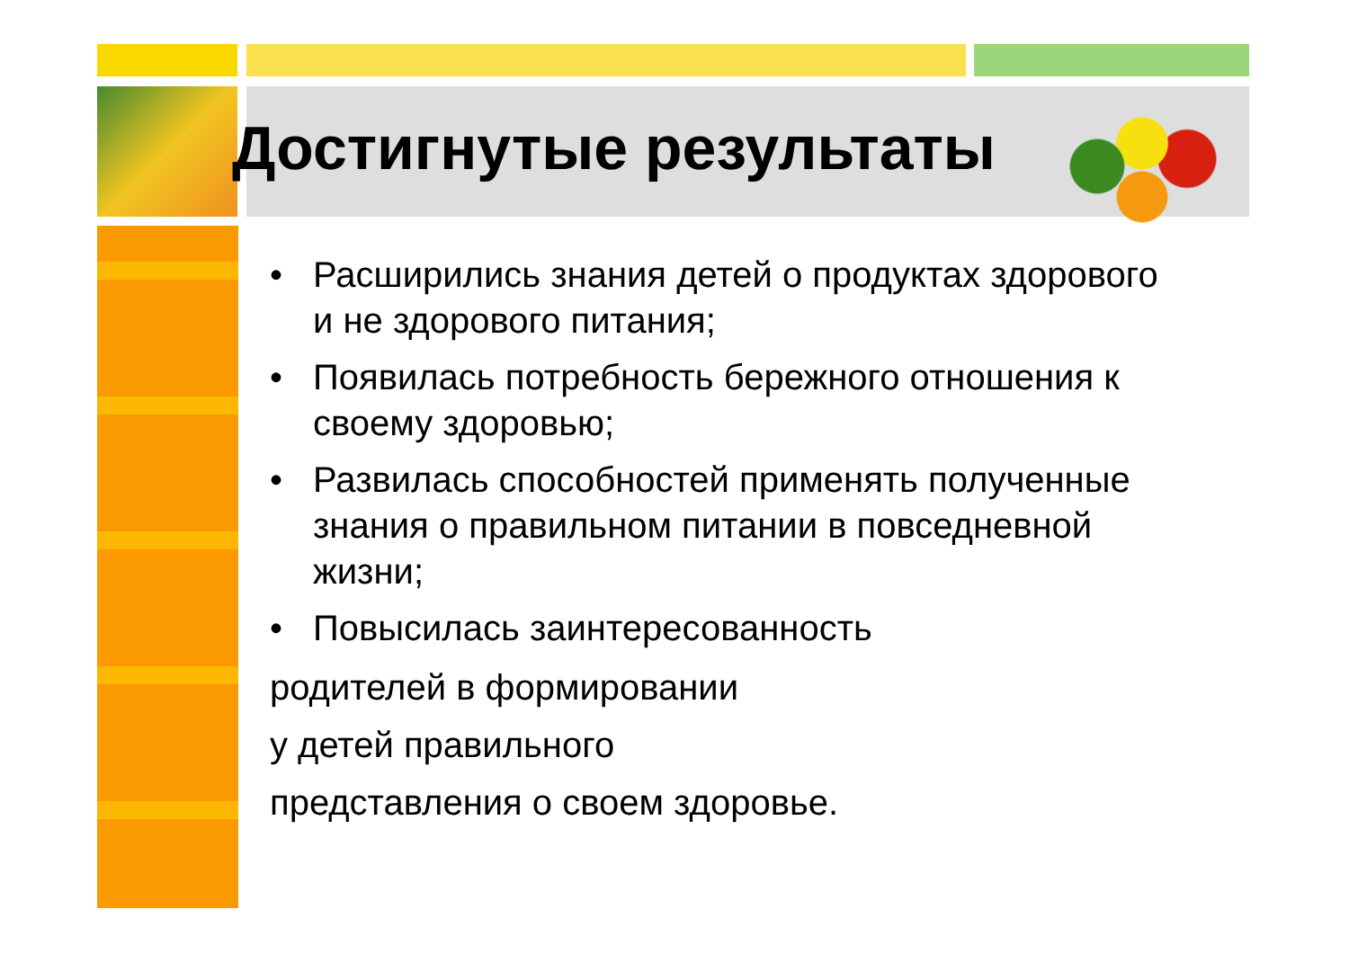Достигнутые результаты
• Расширились знания детей о продуктах здорового и не здорового питания;
• Появилась потребность бережного отношения к своему здоровью;
• Развилась способностей применять полученные знания о правильном питании в повседневной жизни;
• Повысилась заинтересованность
родителей в формировании
у детей правильного
представления о своем здоровье.